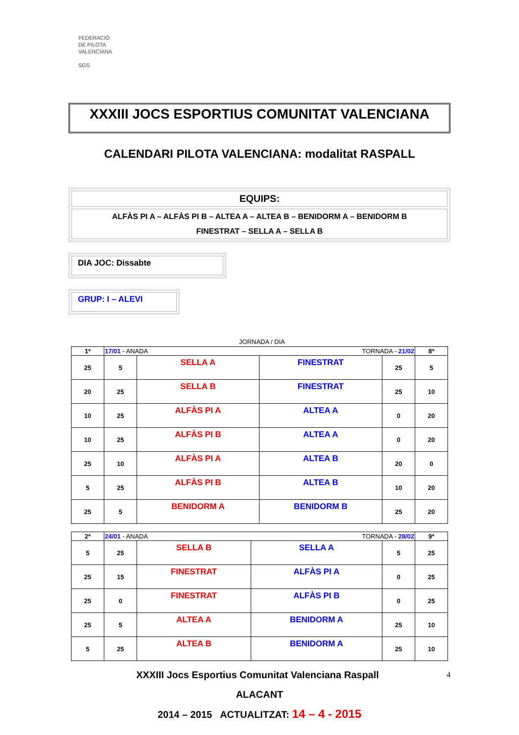FEDERACIÓ
DE PILOTA
VALENCIANA
SGS
XXXIII JOCS ESPORTIUS COMUNITAT VALENCIANA
CALENDARI PILOTA VALENCIANA: modalitat RASPALL
EQUIPS:
ALFÀS PI A – ALFÀS PI B – ALTEA A – ALTEA B – BENIDORM A – BENIDORM B
FINESTRAT – SELLA A – SELLA B
DIA JOC: Dissabte
GRUP: I – ALEVI
JORNADA / DIA
| 1ª | 17/01 - ANADA | | TORNADA - 21/02 | | 8ª |
| 25 | 5 | SELLA A | FINESTRAT | 25 | 5 |
| 20 | 25 | SELLA B | FINESTRAT | 25 | 10 |
| 10 | 25 | ALFÀS PI A | ALTEA A | 0 | 20 |
| 10 | 25 | ALFÀS PI B | ALTEA A | 0 | 20 |
| 25 | 10 | ALFÀS PI A | ALTEA B | 20 | 0 |
| 5 | 25 | ALFÀS PI B | ALTEA B | 10 | 20 |
| 25 | 5 | BENIDORM A | BENIDORM B | 25 | 20 |
| 2ª | 24/01 - ANADA | | TORNADA - 28/02 | | 9ª |
| 5 | 25 | SELLA B | SELLA A | 5 | 25 |
| 25 | 15 | FINESTRAT | ALFÀS PI A | 0 | 25 |
| 25 | 0 | FINESTRAT | ALFÀS PI B | 0 | 25 |
| 25 | 5 | ALTEA A | BENIDORM A | 25 | 10 |
| 5 | 25 | ALTEA B | BENIDORM A | 25 | 10 |
XXXIII Jocs Esportius Comunitat Valenciana Raspall 4
ALACANT
2014 – 2015 ACTUALITZAT: 14 – 4 - 2015